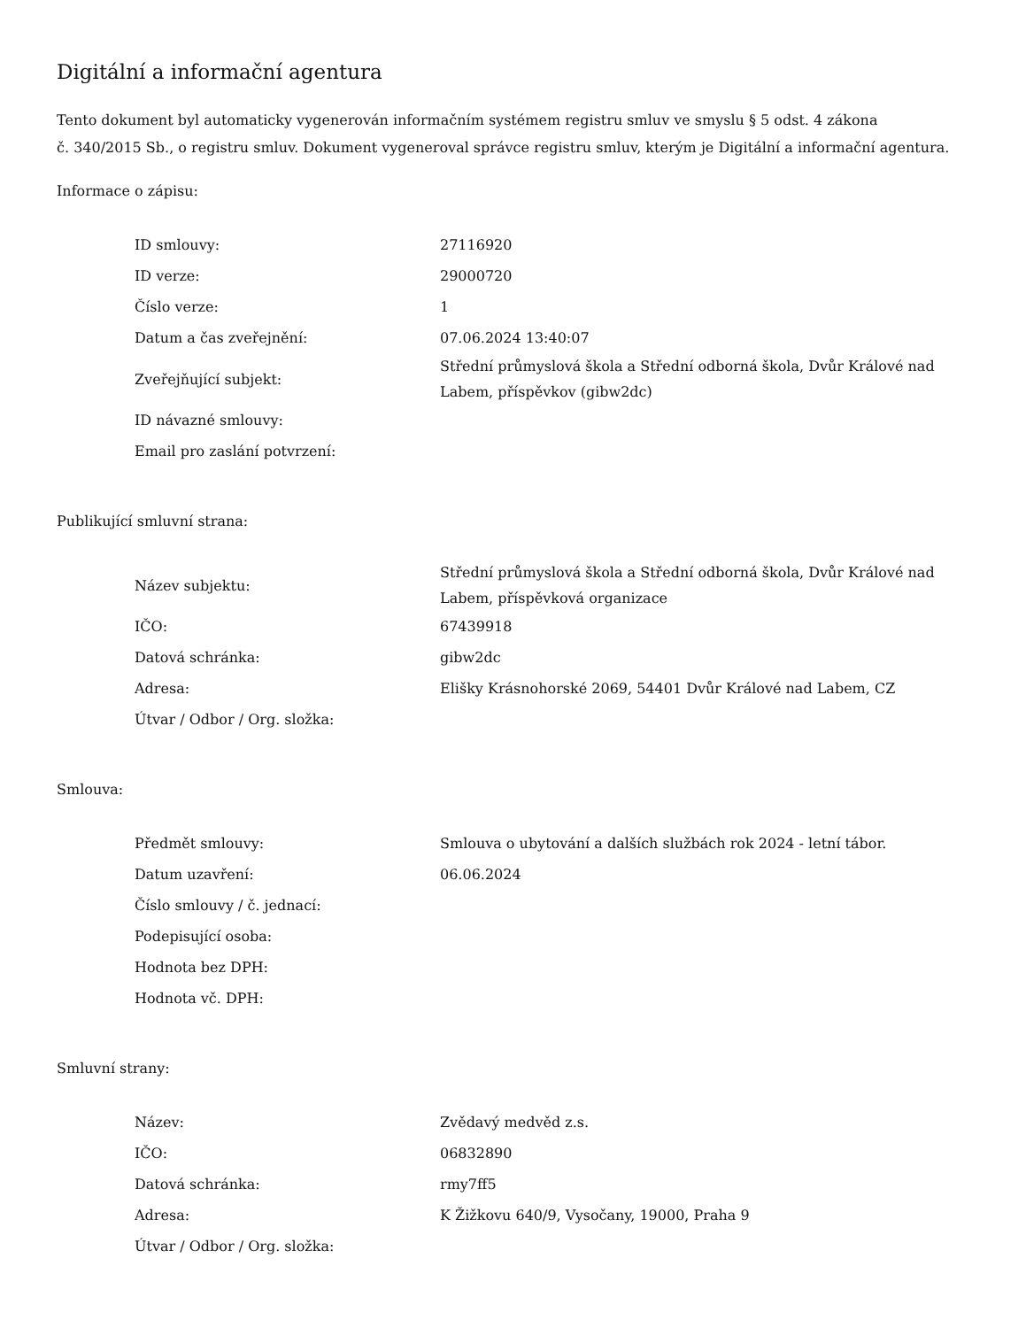Digitální a informační agentura
Tento dokument byl automaticky vygenerován informačním systémem registru smluv ve smyslu § 5 odst. 4 zákona
č. 340/2015 Sb., o registru smluv. Dokument vygeneroval správce registru smluv, kterým je Digitální a informační agentura.
Informace o zápisu:
| ID smlouvy: | 27116920 |
| ID verze: | 29000720 |
| Číslo verze: | 1 |
| Datum a čas zveřejnění: | 07.06.2024 13:40:07 |
| Zveřejňující subjekt: | Střední průmyslová škola a Střední odborná škola, Dvůr Králové nad Labem, příspěvkov (gibw2dc) |
| ID návazné smlouvy: | |
| Email pro zaslání potvrzení: | |
Publikující smluvní strana:
| Název subjektu: | Střední průmyslová škola a Střední odborná škola, Dvůr Králové nad Labem, příspěvková organizace |
| IČO: | 67439918 |
| Datová schránka: | gibw2dc |
| Adresa: | Elišky Krásnohorské 2069, 54401 Dvůr Králové nad Labem, CZ |
| Útvar / Odbor / Org. složka: | |
Smlouva:
| Předmět smlouvy: | Smlouva o ubytování a dalších službách rok 2024 - letní tábor. |
| Datum uzavření: | 06.06.2024 |
| Číslo smlouvy / č. jednací: | |
| Podepisující osoba: | |
| Hodnota bez DPH: | |
| Hodnota vč. DPH: | |
Smluvní strany:
| Název: | Zvědavý medvěd z.s. |
| IČO: | 06832890 |
| Datová schránka: | rmy7ff5 |
| Adresa: | K Žižkovu 640/9, Vysočany, 19000, Praha 9 |
| Útvar / Odbor / Org. složka: | |